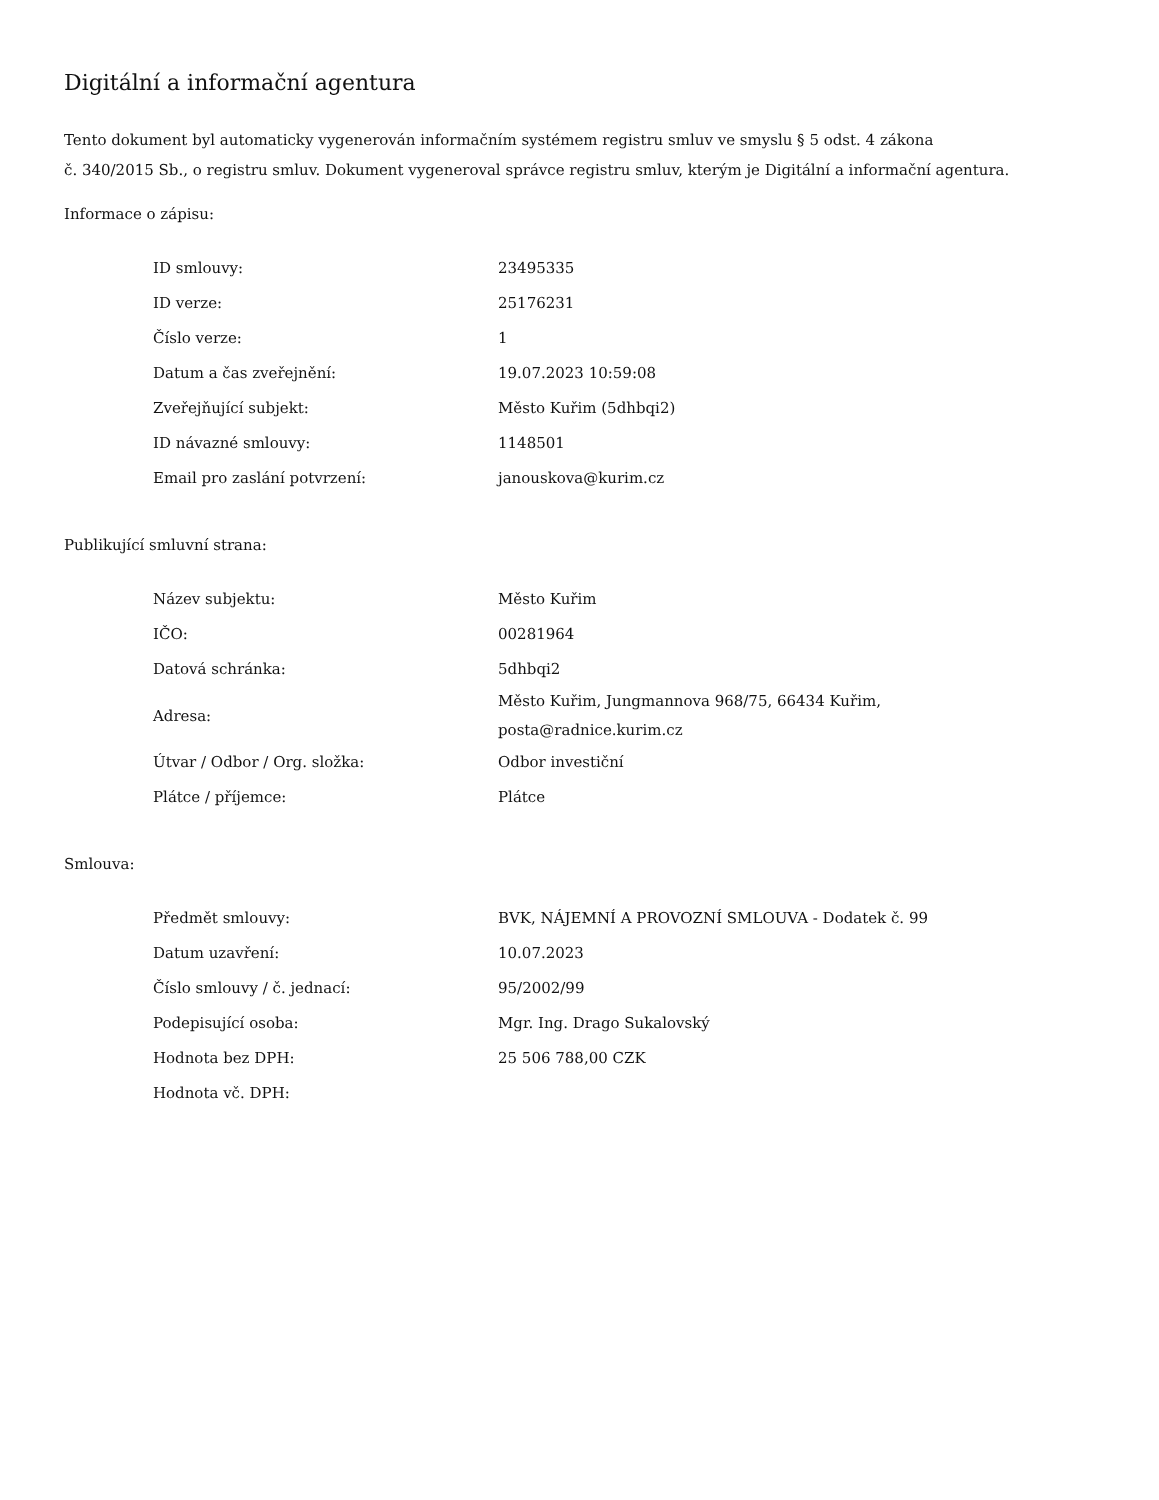Digitální a informační agentura
Tento dokument byl automaticky vygenerován informačním systémem registru smluv ve smyslu § 5 odst. 4 zákona
č. 340/2015 Sb., o registru smluv. Dokument vygeneroval správce registru smluv, kterým je Digitální a informační agentura.
Informace o zápisu:
| ID smlouvy: | 23495335 |
| ID verze: | 25176231 |
| Číslo verze: | 1 |
| Datum a čas zveřejnění: | 19.07.2023 10:59:08 |
| Zveřejňující subjekt: | Město Kuřim (5dhbqi2) |
| ID návazné smlouvy: | 1148501 |
| Email pro zaslání potvrzení: | janouskova@kurim.cz |
Publikující smluvní strana:
| Název subjektu: | Město Kuřim |
| IČO: | 00281964 |
| Datová schránka: | 5dhbqi2 |
| Adresa: | Město Kuřim, Jungmannova 968/75, 66434 Kuřim, posta@radnice.kurim.cz |
| Útvar / Odbor / Org. složka: | Odbor investiční |
| Plátce / příjemce: | Plátce |
Smlouva:
| Předmět smlouvy: | BVK, NÁJEMNÍ A PROVOZNÍ SMLOUVA - Dodatek č. 99 |
| Datum uzavření: | 10.07.2023 |
| Číslo smlouvy / č. jednací: | 95/2002/99 |
| Podepisující osoba: | Mgr. Ing. Drago Sukalovský |
| Hodnota bez DPH: | 25 506 788,00 CZK |
| Hodnota vč. DPH: | |